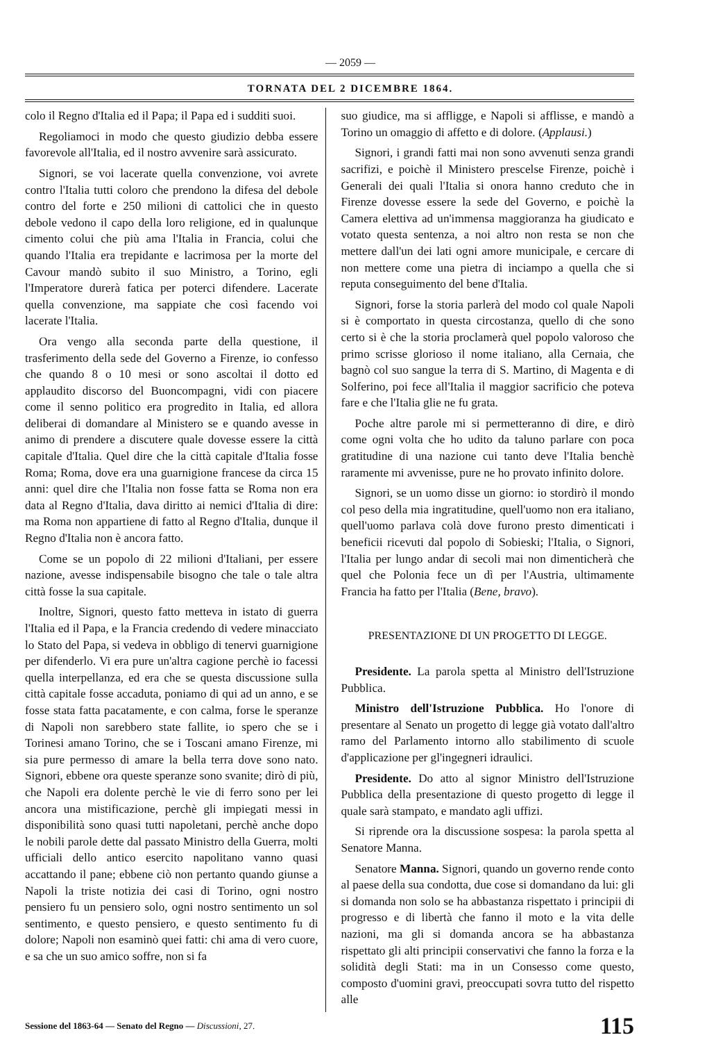— 2059 —
TORNATA DEL 2 DICEMBRE 1864.
colo il Regno d'Italia ed il Papa; il Papa ed i sudditi suoi.
Regoliamoci in modo che questo giudizio debba essere favorevole all'Italia, ed il nostro avvenire sarà assicurato.
Signori, se voi lacerate quella convenzione, voi avrete contro l'Italia tutti coloro che prendono la difesa del debole contro del forte e 250 milioni di cattolici che in questo debole vedono il capo della loro religione, ed in qualunque cimento colui che più ama l'Italia in Francia, colui che quando l'Italia era trepidante e lacrimosa per la morte del Cavour mandò subito il suo Ministro, a Torino, egli l'Imperatore durerà fatica per poterci difendere. Lacerate quella convenzione, ma sappiate che così facendo voi lacerate l'Italia.
Ora vengo alla seconda parte della questione, il trasferimento della sede del Governo a Firenze, io confesso che quando 8 o 10 mesi or sono ascoltai il dotto ed applaudito discorso del Buoncompagni, vidi con piacere come il senno politico era progredito in Italia, ed allora deliberai di domandare al Ministero se e quando avesse in animo di prendere a discutere quale dovesse essere la città capitale d'Italia. Quel dire che la città capitale d'Italia fosse Roma; Roma, dove era una guarnigione francese da circa 15 anni: quel dire che l'Italia non fosse fatta se Roma non era data al Regno d'Italia, dava diritto ai nemici d'Italia di dire: ma Roma non appartiene di fatto al Regno d'Italia, dunque il Regno d'Italia non è ancora fatto.
Come se un popolo di 22 milioni d'Italiani, per essere nazione, avesse indispensabile bisogno che tale o tale altra città fosse la sua capitale.
Inoltre, Signori, questo fatto metteva in istato di guerra l'Italia ed il Papa, e la Francia credendo di vedere minacciato lo Stato del Papa, si vedeva in obbligo di tenervi guarnigione per difenderlo. Vi era pure un'altra cagione perchè io facessi quella interpellanza, ed era che se questa discussione sulla città capitale fosse accaduta, poniamo di qui ad un anno, e se fosse stata fatta pacatamente, e con calma, forse le speranze di Napoli non sarebbero state fallite, io spero che se i Torinesi amano Torino, che se i Toscani amano Firenze, mi sia pure permesso di amare la bella terra dove sono nato. Signori, ebbene ora queste speranze sono svanite; dirò di più, che Napoli era dolente perchè le vie di ferro sono per lei ancora una mistificazione, perchè gli impiegati messi in disponibilità sono quasi tutti napoletani, perchè anche dopo le nobili parole dette dal passato Ministro della Guerra, molti ufficiali dello antico esercito napolitano vanno quasi accattando il pane; ebbene ciò non pertanto quando giunse a Napoli la triste notizia dei casi di Torino, ogni nostro pensiero fu un pensiero solo, ogni nostro sentimento un sol sentimento, e questo pensiero, e questo sentimento fu di dolore; Napoli non esaminò quei fatti: chi ama di vero cuore, e sa che un suo amico soffre, non si fa
suo giudice, ma si affligge, e Napoli si afflisse, e mandò a Torino un omaggio di affetto e di dolore. (Applausi.)
Signori, i grandi fatti mai non sono avvenuti senza grandi sacrifizi, e poichè il Ministero prescelse Firenze, poichè i Generali dei quali l'Italia si onora hanno creduto che in Firenze dovesse essere la sede del Governo, e poichè la Camera elettiva ad un'immensa maggioranza ha giudicato e votato questa sentenza, a noi altro non resta se non che mettere dall'un dei lati ogni amore municipale, e cercare di non mettere come una pietra di inciampo a quella che si reputa conseguimento del bene d'Italia.
Signori, forse la storia parlerà del modo col quale Napoli si è comportato in questa circostanza, quello di che sono certo si è che la storia proclamerà quel popolo valoroso che primo scrisse glorioso il nome italiano, alla Cernaia, che bagnò col suo sangue la terra di S. Martino, di Magenta e di Solferino, poi fece all'Italia il maggior sacrificio che poteva fare e che l'Italia glie ne fu grata.
Poche altre parole mi si permetteranno di dire, e dirò come ogni volta che ho udito da taluno parlare con poca gratitudine di una nazione cui tanto deve l'Italia benchè raramente mi avvenisse, pure ne ho provato infinito dolore.
Signori, se un uomo disse un giorno: io stordirò il mondo col peso della mia ingratitudine, quell'uomo non era italiano, quell'uomo parlava colà dove furono presto dimenticati i beneficii ricevuti dal popolo di Sobieski; l'Italia, o Signori, l'Italia per lungo andar di secoli mai non dimenticherà che quel che Polonia fece un dì per l'Austria, ultimamente Francia ha fatto per l'Italia (Bene, bravo).
PRESENTAZIONE DI UN PROGETTO DI LEGGE.
Presidente. La parola spetta al Ministro dell'Istruzione Pubblica.
Ministro dell'Istruzione Pubblica. Ho l'onore di presentare al Senato un progetto di legge già votato dall'altro ramo del Parlamento intorno allo stabilimento di scuole d'applicazione per gl'ingegneri idraulici.
Presidente. Do atto al signor Ministro dell'Istruzione Pubblica della presentazione di questo progetto di legge il quale sarà stampato, e mandato agli uffizi.
Si riprende ora la discussione sospesa: la parola spetta al Senatore Manna.
Senatore Manna. Signori, quando un governo rende conto al paese della sua condotta, due cose si domandano da lui: gli si domanda non solo se ha abbastanza rispettato i principii di progresso e di libertà che fanno il moto e la vita delle nazioni, ma gli si domanda ancora se ha abbastanza rispettato gli alti principii conservativi che fanno la forza e la solidità degli Stati: ma in un Consesso come questo, composto d'uomini gravi, preoccupati sovra tutto del rispetto alle
Sessione del 1863-64 — Senato del Regno — Discussioni, 27. 115